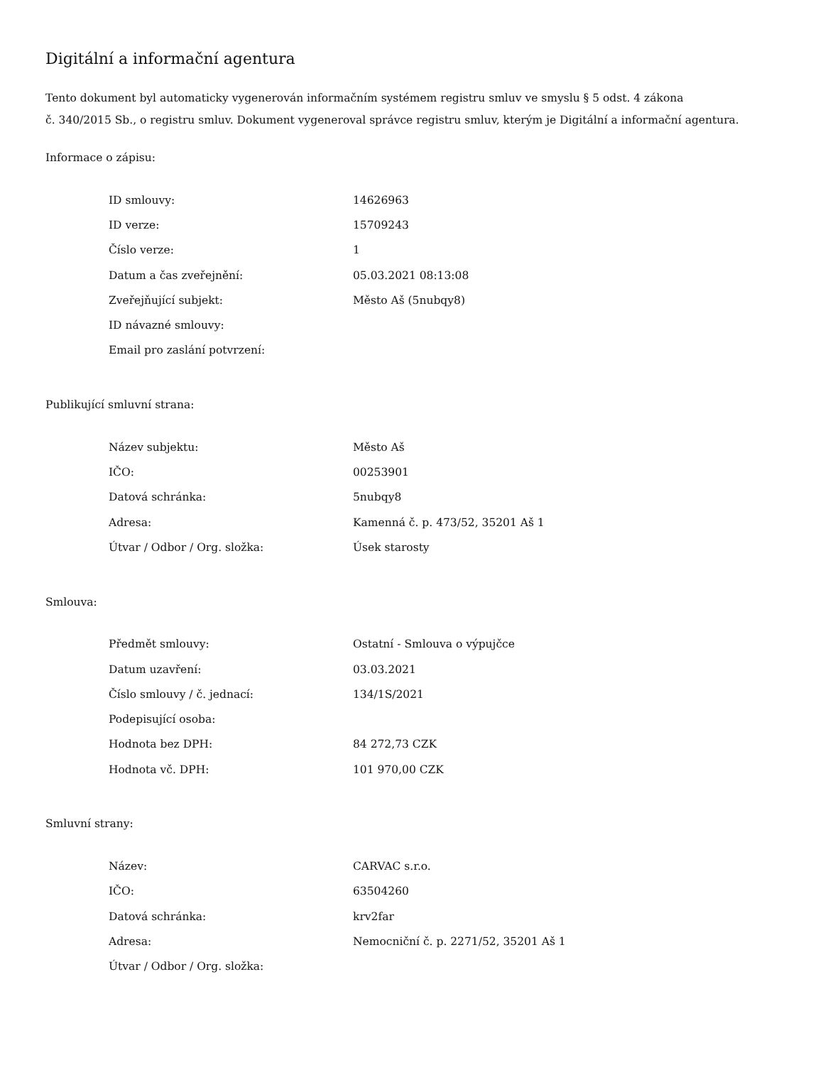Digitální a informační agentura
Tento dokument byl automaticky vygenerován informačním systémem registru smluv ve smyslu § 5 odst. 4 zákona
č. 340/2015 Sb., o registru smluv. Dokument vygeneroval správce registru smluv, kterým je Digitální a informační agentura.
Informace o zápisu:
| ID smlouvy: | 14626963 |
| ID verze: | 15709243 |
| Číslo verze: | 1 |
| Datum a čas zveřejnění: | 05.03.2021 08:13:08 |
| Zveřejňující subjekt: | Město Aš (5nubqy8) |
| ID návazné smlouvy: | |
| Email pro zaslání potvrzení: | |
Publikující smluvní strana:
| Název subjektu: | Město Aš |
| IČO: | 00253901 |
| Datová schránka: | 5nubqy8 |
| Adresa: | Kamenná č. p. 473/52, 35201 Aš 1 |
| Útvar / Odbor / Org. složka: | Úsek starosty |
Smlouva:
| Předmět smlouvy: | Ostatní - Smlouva o výpujčce |
| Datum uzavření: | 03.03.2021 |
| Číslo smlouvy / č. jednací: | 134/1S/2021 |
| Podepisující osoba: | |
| Hodnota bez DPH: | 84 272,73 CZK |
| Hodnota vč. DPH: | 101 970,00 CZK |
Smluvní strany:
| Název: | CARVAC s.r.o. |
| IČO: | 63504260 |
| Datová schránka: | krv2far |
| Adresa: | Nemocniční č. p. 2271/52, 35201 Aš 1 |
| Útvar / Odbor / Org. složka: | |